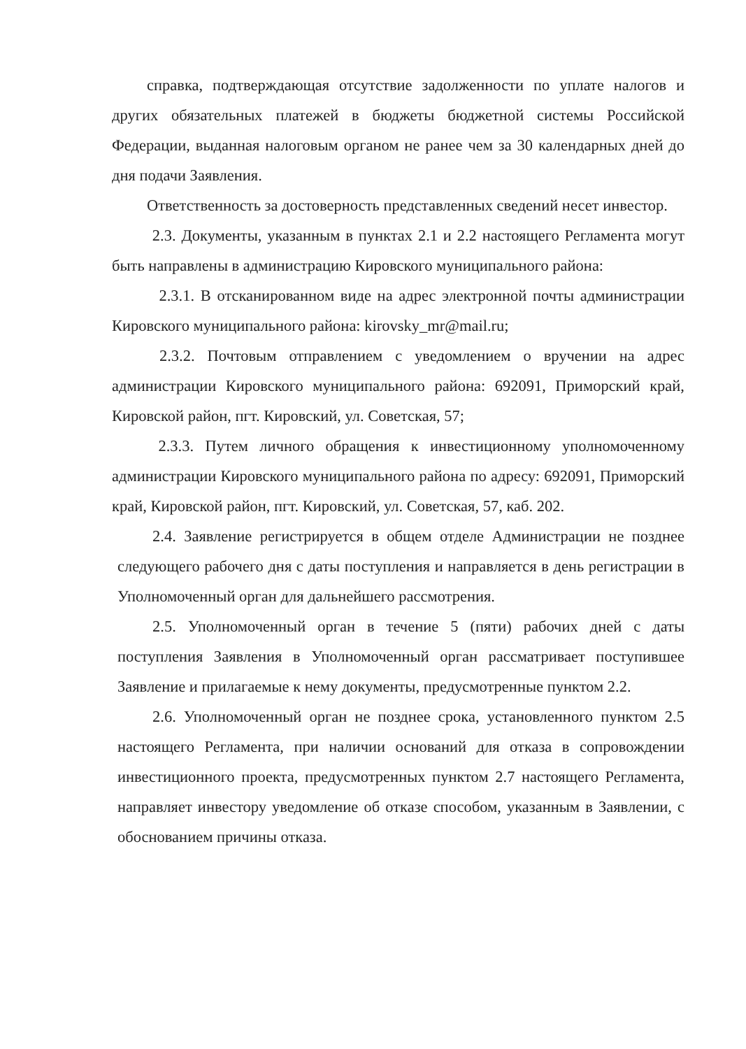справка, подтверждающая отсутствие задолженности по уплате налогов и других обязательных платежей в бюджеты бюджетной системы Российской Федерации, выданная налоговым органом не ранее чем за 30 календарных дней до дня подачи Заявления.
Ответственность за достоверность представленных сведений несет инвестор.
2.3. Документы, указанным в пунктах 2.1 и 2.2 настоящего Регламента могут быть направлены в администрацию Кировского муниципального района:
2.3.1. В отсканированном виде на адрес электронной почты администрации Кировского муниципального района: kirovsky_mr@mail.ru;
2.3.2. Почтовым отправлением с уведомлением о вручении на адрес администрации Кировского муниципального района: 692091, Приморский край, Кировской район, пгт. Кировский, ул. Советская, 57;
2.3.3. Путем личного обращения к инвестиционному уполномоченному администрации Кировского муниципального района по адресу: 692091, Приморский край, Кировской район, пгт. Кировский, ул. Советская, 57, каб. 202.
2.4. Заявление регистрируется в общем отделе Администрации не позднее следующего рабочего дня с даты поступления и направляется в день регистрации в Уполномоченный орган для дальнейшего рассмотрения.
2.5. Уполномоченный орган в течение 5 (пяти) рабочих дней с даты поступления Заявления в Уполномоченный орган рассматривает поступившее Заявление и прилагаемые к нему документы, предусмотренные пунктом 2.2.
2.6. Уполномоченный орган не позднее срока, установленного пунктом 2.5 настоящего Регламента, при наличии оснований для отказа в сопровождении инвестиционного проекта, предусмотренных пунктом 2.7 настоящего Регламента, направляет инвестору уведомление об отказе способом, указанным в Заявлении, с обоснованием причины отказа.